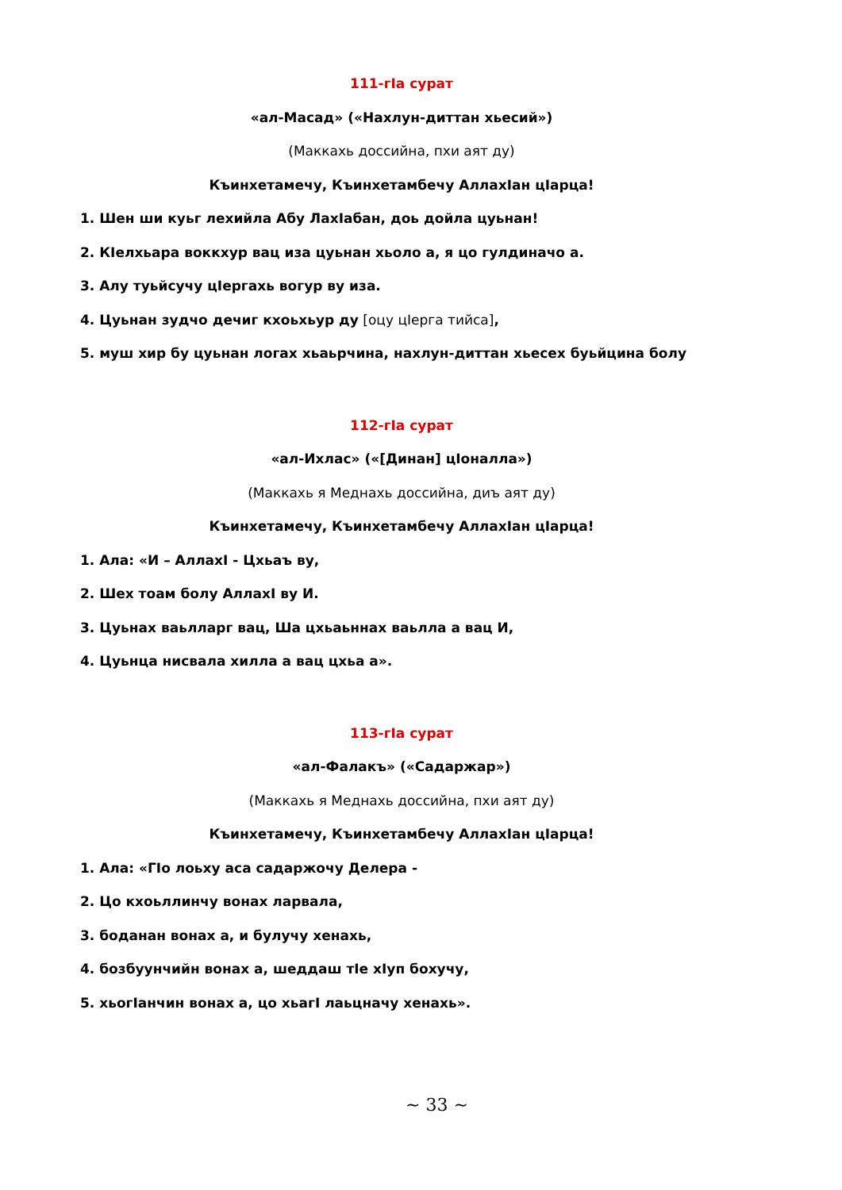111-гIа сурат
«ал-Масад» («Нахлун-диттан хьесий»)
(Маккахь доссийна, пхи аят ду)
Къинхетамечу, Къинхетамбечу АллахIан цIарца!
1. Шен ши куьг лехийла Абу ЛахIабан, доь дойла цуьнан!
2. КIелхьара воккхур вац иза цуьнан хьоло а, я цо гулдиначо а.
3. Алу туьйсучу цIергахь вогур ву иза.
4. Цуьнан зудчо дечиг кхоьхьур ду [оцу цIерга тийса],
5. муш хир бу цуьнан логах хьаьрчина, нахлун-диттан хьесех буьйцина болу
112-гIа сурат
«ал-Ихлас» («[Динан] цIоналла»)
(Маккахь я Меднахь доссийна, диъ аят ду)
Къинхетамечу, Къинхетамбечу АллахIан цIарца!
1. Ала: «И – АллахI - Цхьаъ ву,
2. Шех тоам болу АллахI ву И.
3. Цуьнах ваьлларг вац, Ша цхьаьннах ваьлла а вац И,
4. Цуьнца нисвала хилла а вац цхьа а».
113-гIа сурат
«ал-Фалакъ» («Садаржар»)
(Маккахь я Меднахь доссийна, пхи аят ду)
Къинхетамечу, Къинхетамбечу АллахIан цIарца!
1. Ала: «ГIо лоьху аса садаржочу Делера -
2. Цо кхоьллинчу вонах ларвала,
3. боданан вонах а, и булучу хенахь,
4. бозбуунчийн вонах а, шеддаш тIе хIуп бохучу,
5. хьогIанчин вонах а, цо хьагI лаьцначу хенахь».
~ 33 ~